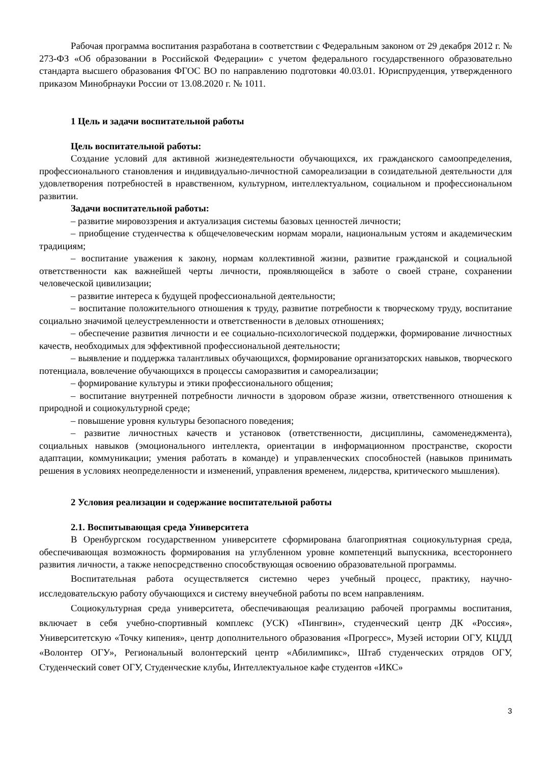Рабочая программа воспитания разработана в соответствии с Федеральным законом от 29 декабря 2012 г. № 273-ФЗ «Об образовании в Российской Федерации» с учетом федерального государственного образовательно стандарта высшего образования ФГОС ВО по направлению подготовки 40.03.01. Юриспруденция, утвержденного приказом Минобрнауки России от 13.08.2020 г. № 1011.
1 Цель и задачи воспитательной работы
Цель воспитательной работы:
Создание условий для активной жизнедеятельности обучающихся, их гражданского самоопределения, профессионального становления и индивидуально-личностной самореализации в созидательной деятельности для удовлетворения потребностей в нравственном, культурном, интеллектуальном, социальном и профессиональном развитии.
Задачи воспитательной работы:
– развитие мировоззрения и актуализация системы базовых ценностей личности;
– приобщение студенчества к общечеловеческим нормам морали, национальным устоям и академическим традициям;
– воспитание уважения к закону, нормам коллективной жизни, развитие гражданской и социальной ответственности как важнейшей черты личности, проявляющейся в заботе о своей стране, сохранении человеческой цивилизации;
– развитие интереса к будущей профессиональной деятельности;
– воспитание положительного отношения к труду, развитие потребности к творческому труду, воспитание социально значимой целеустремленности и ответственности в деловых отношениях;
– обеспечение развития личности и ее социально-психологической поддержки, формирование личностных качеств, необходимых для эффективной профессиональной деятельности;
– выявление и поддержка талантливых обучающихся, формирование организаторских навыков, творческого потенциала, вовлечение обучающихся в процессы саморазвития и самореализации;
– формирование культуры и этики профессионального общения;
– воспитание внутренней потребности личности в здоровом образе жизни, ответственного отношения к природной и социокультурной среде;
– повышение уровня культуры безопасного поведения;
– развитие личностных качеств и установок (ответственности, дисциплины, самоменеджмента), социальных навыков (эмоционального интеллекта, ориентации в информационном пространстве, скорости адаптации, коммуникации; умения работать в команде) и управленческих способностей (навыков принимать решения в условиях неопределенности и изменений, управления временем, лидерства, критического мышления).
2 Условия реализации и содержание воспитательной работы
2.1. Воспитывающая среда Университета
В Оренбургском государственном университете сформирована благоприятная социокультурная среда, обеспечивающая возможность формирования на углубленном уровне компетенций выпускника, всестороннего развития личности, а также непосредственно способствующая освоению образовательной программы.
Воспитательная работа осуществляется системно через учебный процесс, практику, научно-исследовательскую работу обучающихся и систему внеучебной работы по всем направлениям.
Социокультурная среда университета, обеспечивающая реализацию рабочей программы воспитания, включает в себя учебно-спортивный комплекс (УСК) «Пингвин», студенческий центр ДК «Россия», Университетскую «Точку кипения», центр дополнительного образования «Прогресс», Музей истории ОГУ, КЦДД «Волонтер ОГУ», Региональный волонтерский центр «Абилимпикс», Штаб студенческих отрядов ОГУ, Студенческий совет ОГУ, Студенческие клубы, Интеллектуальное кафе студентов «ИКС»
3